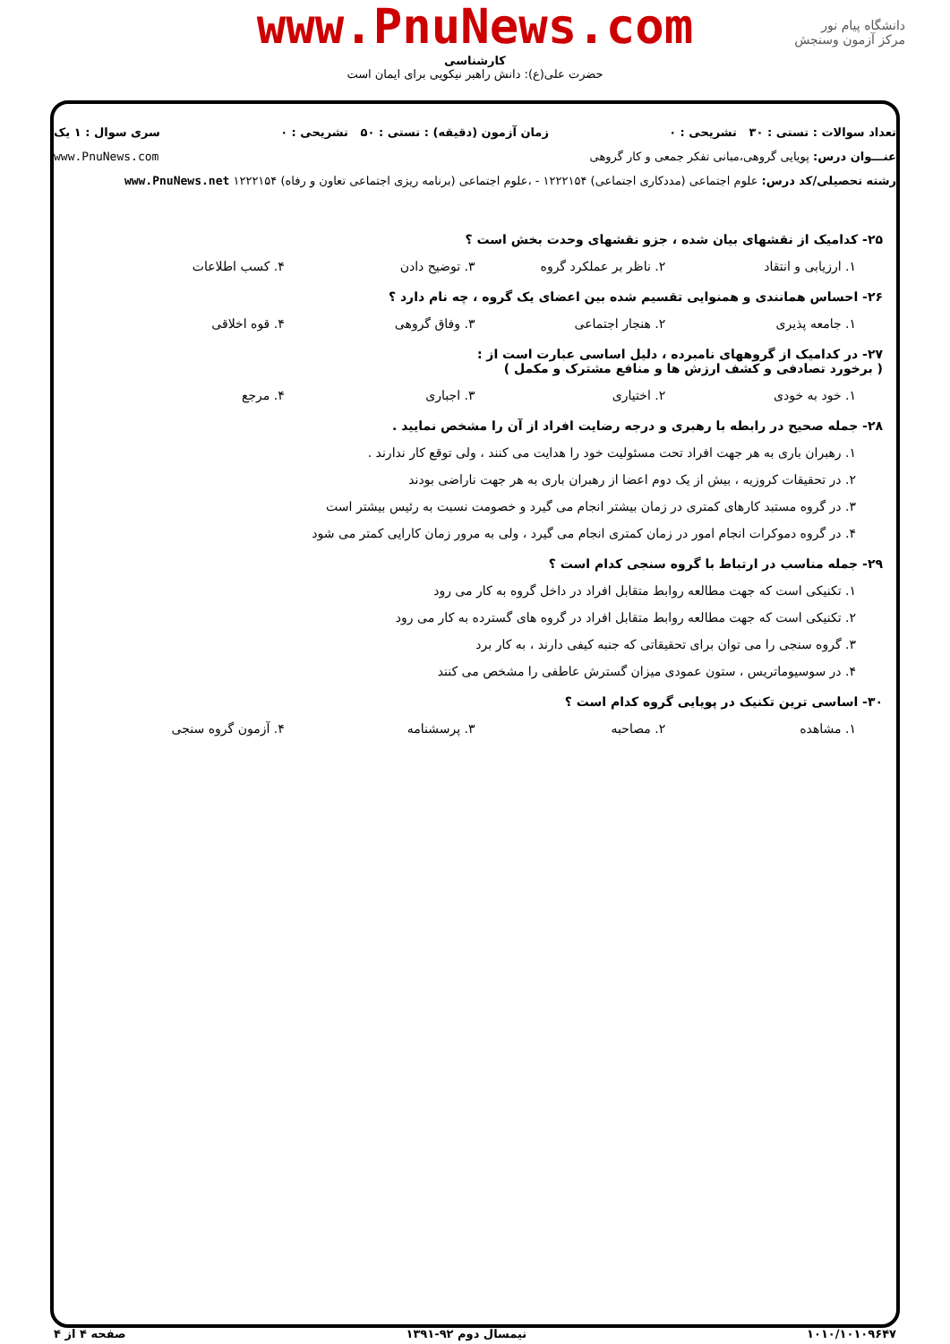دانشگاه پیام نور
مرکز آزمون وسنجش
www.PnuNews.com
کارشناسی
حضرت علی(ع): دانش راهبر نیکویی برای ایمان است
تعداد سوالات : تستی : ۳۰ تشریحی : ۰ زمان آزمون (دقیقه) : تستی : ۵۰ تشریحی : ۰ سری سوال : ۱ یک
عنـــوان درس: پویایی گروهی،مبانی تفکر جمعی و کار گروهی www.PnuNews.com
رشته تحصیلی/کد درس: علوم اجتماعی (مددکاری اجتماعی) ۱۲۲۲۱۵۴ - ،علوم اجتماعی (برنامه ریزی اجتماعی تعاون و رفاه) ۱۲۲۲۱۵۴ www.PnuNews.net
۲۵- کدامیک از نقشهای بیان شده ، جزو نقشهای وحدت بخش است ؟
۱. ارزیابی و انتقاد ۲. ناظر بر عملکرد گروه ۳. توضیح دادن ۴. کسب اطلاعات
۲۶- احساس همانندی و همنوایی تقسیم شده بین اعضای یک گروه ، چه نام دارد ؟
۱. جامعه پذیری ۲. هنجار اجتماعی ۳. وفاق گروهی ۴. قوه اخلاقی
۲۷- در کدامیک از گروههای نامبرده ، دلیل اساسی عبارت است از :
( برخورد تصادفی و کشف ارزش ها و منافع مشترک و مکمل )
۱. خود به خودی ۲. اختیاری ۳. اجباری ۴. مرجع
۲۸- جمله صحیح در رابطه با رهبری و درجه رضایت افراد از آن را مشخص نمایید .
۱. رهبران باری به هر جهت افراد تحت مسئولیت خود را هدایت می کنند ، ولی توقع کار ندارند .
۲. در تحقیقات کروزیه ، بیش از یک دوم اعضا از رهبران باری به هر جهت ناراضی بودند
۳. در گروه مستبد کارهای کمتری در زمان بیشتر انجام می گیرد و خصومت نسبت به رئیس بیشتر است
۴. در گروه دموکرات انجام امور در زمان کمتری انجام می گیرد ، ولی به مرور زمان کارایی کمتر می شود
۲۹- جمله مناسب در ارتباط با گروه سنجی کدام است ؟
۱. تکنیکی است که جهت مطالعه روابط متقابل افراد در داخل گروه به کار می رود
۲. تکنیکی است که جهت مطالعه روابط متقابل افراد در گروه های گسترده به کار می رود
۳. گروه سنجی را می توان برای تحقیقاتی که جنبه کیفی دارند ، به کار برد
۴. در سوسیوماتریس ، ستون عمودی میزان گسترش عاطفی را مشخص می کنند
۳۰- اساسی ترین تکنیک در پویایی گروه کدام است ؟
۱. مشاهده ۲. مصاحبه ۳. پرسشنامه ۴. آزمون گروه سنجی
۱۰۱۰/۱۰۱۰۹۶۴۷ نیمسال دوم ۹۲-۱۳۹۱ صفحه ۴ از ۴